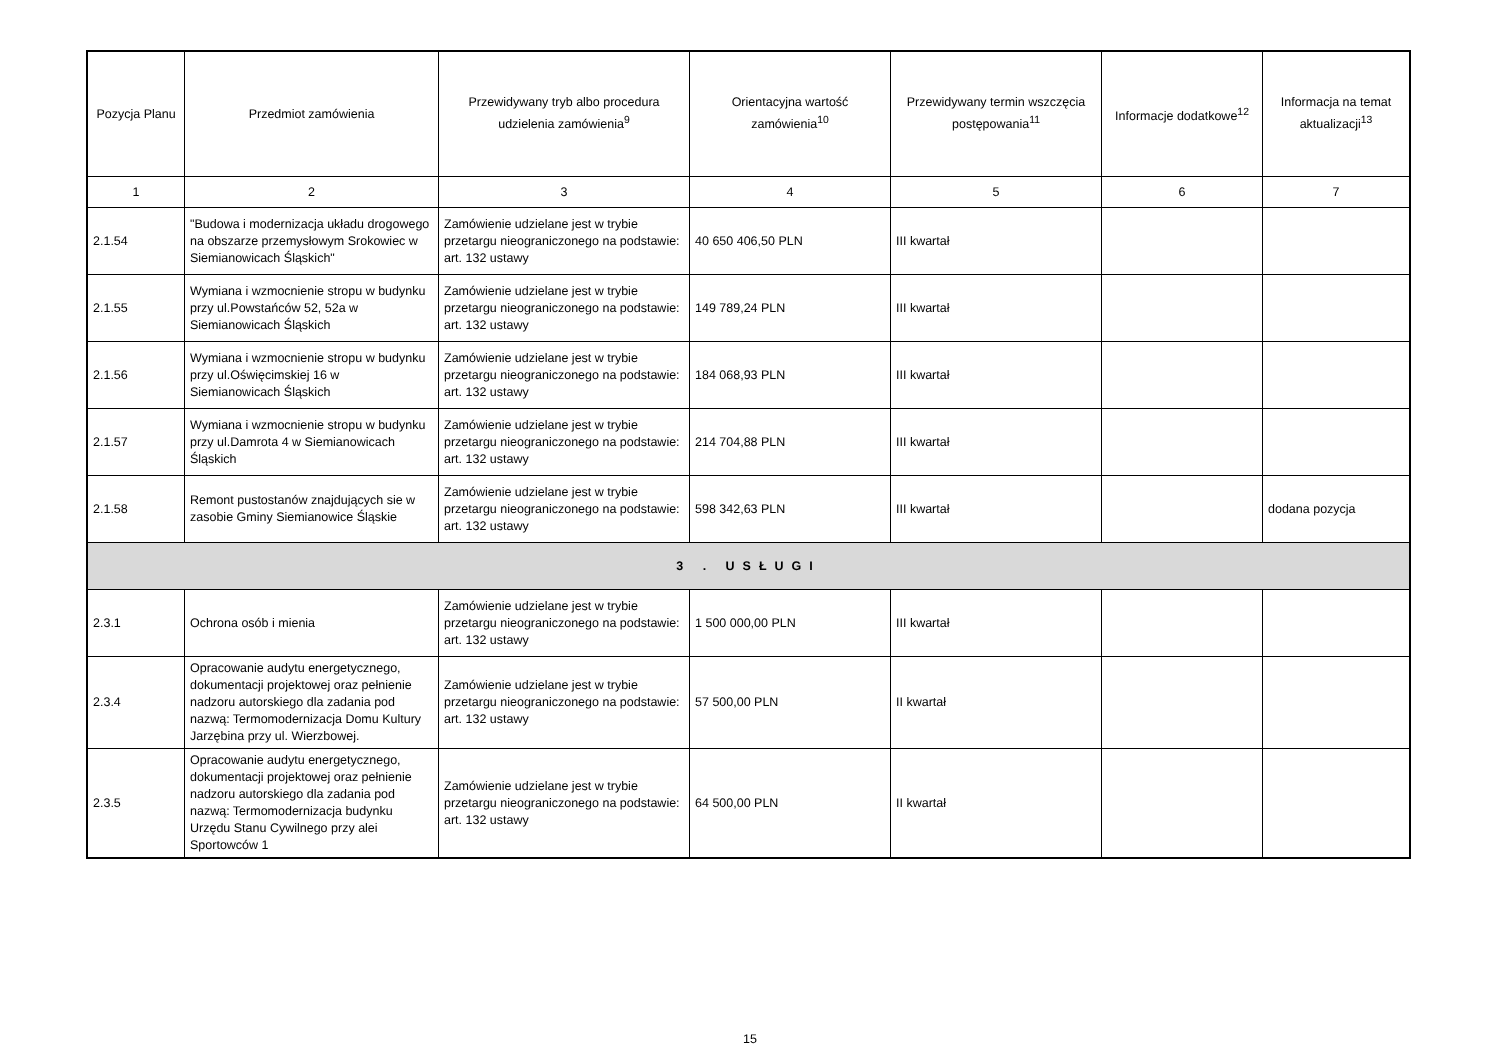| Pozycja Planu | Przedmiot zamówienia | Przewidywany tryb albo procedura udzielenia zamówienia<sup>9</sup> | Orientacyjna wartość zamówienia<sup>10</sup> | Przewidywany termin wszczęcia postępowania<sup>11</sup> | Informacje dodatkowe<sup>12</sup> | Informacja na temat aktualizacji<sup>13</sup> |
| --- | --- | --- | --- | --- | --- | --- |
| 1 | 2 | 3 | 4 | 5 | 6 | 7 |
| 2.1.54 | "Budowa i modernizacja układu drogowego na obszarze przemysłowym Srokowiec w Siemianowicach Śląskich" | Zamówienie udzielane jest w trybie przetargu nieograniczonego na podstawie: art. 132 ustawy | 40 650 406,50 PLN | III kwartał | | |
| 2.1.55 | Wymiana i wzmocnienie stropu w budynku przy ul.Powstańców 52, 52a w Siemianowicach Śląskich | Zamówienie udzielane jest w trybie przetargu nieograniczonego na podstawie: art. 132 ustawy | 149 789,24 PLN | III kwartał | | |
| 2.1.56 | Wymiana i wzmocnienie stropu w budynku przy ul.Oświęcimskiej 16 w Siemianowicach Śląskich | Zamówienie udzielane jest w trybie przetargu nieograniczonego na podstawie: art. 132 ustawy | 184 068,93 PLN | III kwartał | | |
| 2.1.57 | Wymiana i wzmocnienie stropu w budynku przy ul.Damrota 4 w Siemianowicach Śląskich | Zamówienie udzielane jest w trybie przetargu nieograniczonego na podstawie: art. 132 ustawy | 214 704,88 PLN | III kwartał | | |
| 2.1.58 | Remont pustostanów znajdujących sie w zasobie Gminy Siemianowice Śląskie | Zamówienie udzielane jest w trybie przetargu nieograniczonego na podstawie: art. 132 ustawy | 598 342,63 PLN | III kwartał | | dodana pozycja |
| 3 . USŁUGI | | | | | | |
| 2.3.1 | Ochrona osób i mienia | Zamówienie udzielane jest w trybie przetargu nieograniczonego na podstawie: art. 132 ustawy | 1 500 000,00 PLN | III kwartał | | |
| 2.3.4 | Opracowanie audytu energetycznego, dokumentacji projektowej oraz pełnienie nadzoru autorskiego dla zadania pod nazwą: Termomodernizacja Domu Kultury Jarzębina przy ul. Wierzbowej. | Zamówienie udzielane jest w trybie przetargu nieograniczonego na podstawie: art. 132 ustawy | 57 500,00 PLN | II kwartał | | |
| 2.3.5 | Opracowanie audytu energetycznego, dokumentacji projektowej oraz pełnienie nadzoru autorskiego dla zadania pod nazwą: Termomodernizacja budynku Urzędu Stanu Cywilnego przy alei Sportowców 1 | Zamówienie udzielane jest w trybie przetargu nieograniczonego na podstawie: art. 132 ustawy | 64 500,00 PLN | II kwartał | | |
15